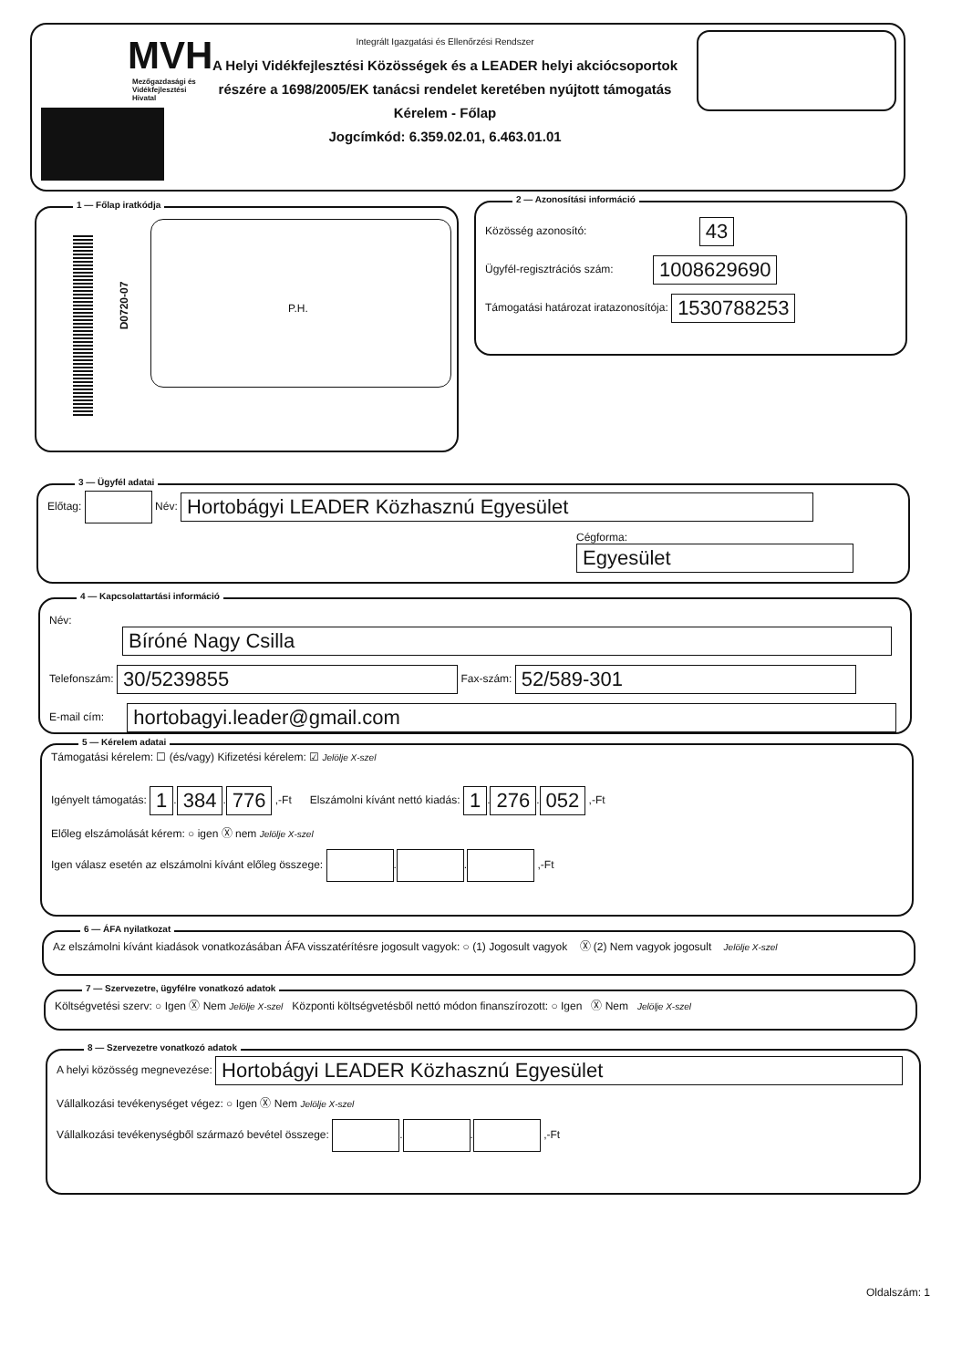MVH
Mezőgazdasági és Vidékfejlesztési Hivatal
Integrált Igazgatási és Ellenőrzési Rendszer
A Helyi Vidékfejlesztési Közösségek és a LEADER helyi akciócsoportok részére a 1698/2005/EK tanácsi rendelet keretében nyújtott támogatás
Kérelem - Főlap
Jogcímkód: 6.359.02.01, 6.463.01.01
1 — Főlap iratkódja
D0720-07
P.H.
2 — Azonosítási információ
Közösség azonosító: 43
Ügyfél-regisztrációs szám: 1008629690
Támogatási határozat iratazonosítója: 1530788253
3 — Ügyfél adatai
Előtag: Név: Hortobágyi LEADER Közhasznú Egyesület
Cégforma: Egyesület
4 — Kapcsolattartási információ
Név: Bíróné Nagy Csilla
Telefonszám: 30/5239855 Fax-szám: 52/589-301
E-mail cím: hortobagyi.leader@gmail.com
5 — Kérelem adatai
Támogatási kérelem: ☐ (és/vagy) Kifizetési kérelem: ☑ Jelölje X-szel
Igényelt támogatás: 1. 384. 776 ,-Ft Elszámolni kívánt nettó kiadás: 1. 276. 052 ,-Ft
Előleg elszámolását kérem: ○ igen Ⓧ nem Jelölje X-szel
Igen válasz esetén az elszámolni kívánt előleg összege: . . ,-Ft
6 — ÁFA nyilatkozat
Az elszámolni kívánt kiadások vonatkozásában ÁFA visszatérítésre jogosult vagyok: ○ (1) Jogosult vagyok Ⓧ (2) Nem vagyok jogosult Jelölje X-szel
7 — Szervezetre, ügyfélre vonatkozó adatok
Költségvetési szerv: ○ Igen Ⓧ Nem Jelölje X-szel Központi költségvetésből nettó módon finanszírozott: ○ Igen Ⓧ Nem Jelölje X-szel
8 — Szervezetre vonatkozó adatok
A helyi közösség megnevezése: Hortobágyi LEADER Közhasznú Egyesület
Vállalkozási tevékenységet végez: ○ Igen Ⓧ Nem Jelölje X-szel
Vállalkozási tevékenységből származó bevétel összege: . . ,-Ft
Oldalszám: 1